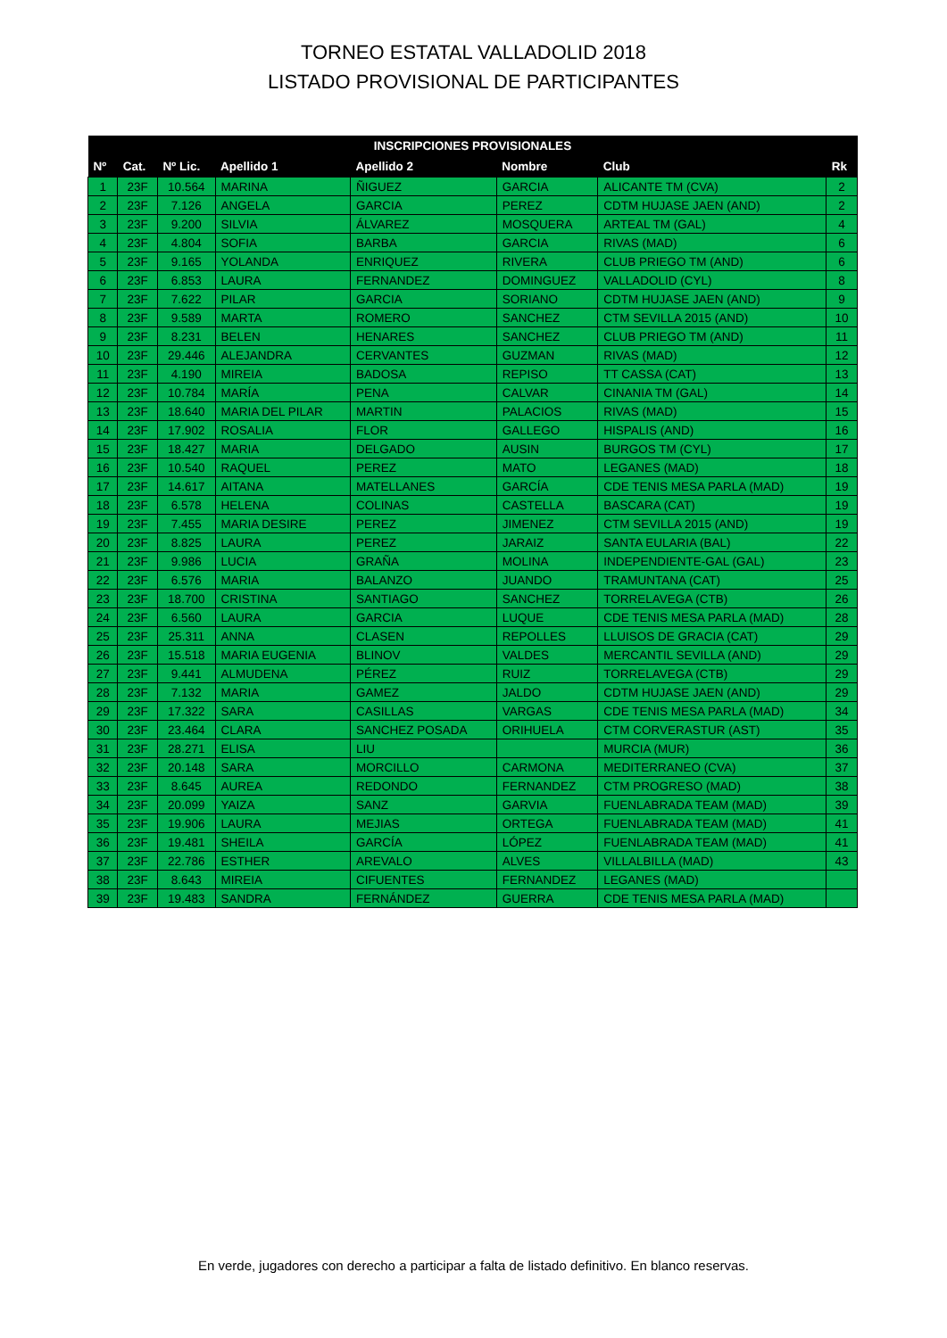TORNEO ESTATAL VALLADOLID 2018
LISTADO PROVISIONAL DE PARTICIPANTES
| INSCRIPCIONES PROVISIONALES | | | | | | | |
| --- | --- | --- | --- | --- | --- | --- | --- |
| Nº | Cat. | Nº Lic. | Apellido 1 | Apellido 2 | Nombre | Club | Rk |
| 1 | 23F | 10.564 | MARINA | ÑIGUEZ | GARCIA | ALICANTE TM (CVA) | 2 |
| 2 | 23F | 7.126 | ANGELA | GARCIA | PEREZ | CDTM HUJASE JAEN (AND) | 2 |
| 3 | 23F | 9.200 | SILVIA | ÁLVAREZ | MOSQUERA | ARTEAL TM (GAL) | 4 |
| 4 | 23F | 4.804 | SOFIA | BARBA | GARCIA | RIVAS (MAD) | 6 |
| 5 | 23F | 9.165 | YOLANDA | ENRIQUEZ | RIVERA | CLUB PRIEGO TM (AND) | 6 |
| 6 | 23F | 6.853 | LAURA | FERNANDEZ | DOMINGUEZ | VALLADOLID (CYL) | 8 |
| 7 | 23F | 7.622 | PILAR | GARCIA | SORIANO | CDTM HUJASE JAEN (AND) | 9 |
| 8 | 23F | 9.589 | MARTA | ROMERO | SANCHEZ | CTM SEVILLA 2015 (AND) | 10 |
| 9 | 23F | 8.231 | BELEN | HENARES | SANCHEZ | CLUB PRIEGO TM (AND) | 11 |
| 10 | 23F | 29.446 | ALEJANDRA | CERVANTES | GUZMAN | RIVAS (MAD) | 12 |
| 11 | 23F | 4.190 | MIREIA | BADOSA | REPISO | TT CASSA (CAT) | 13 |
| 12 | 23F | 10.784 | MARÍA | PENA | CALVAR | CINANIA TM (GAL) | 14 |
| 13 | 23F | 18.640 | MARIA DEL PILAR | MARTIN | PALACIOS | RIVAS (MAD) | 15 |
| 14 | 23F | 17.902 | ROSALIA | FLOR | GALLEGO | HISPALIS (AND) | 16 |
| 15 | 23F | 18.427 | MARIA | DELGADO | AUSIN | BURGOS TM (CYL) | 17 |
| 16 | 23F | 10.540 | RAQUEL | PEREZ | MATO | LEGANES (MAD) | 18 |
| 17 | 23F | 14.617 | AITANA | MATELLANES | GARCÍA | CDE TENIS MESA PARLA (MAD) | 19 |
| 18 | 23F | 6.578 | HELENA | COLINAS | CASTELLA | BASCARA (CAT) | 19 |
| 19 | 23F | 7.455 | MARIA DESIRE | PEREZ | JIMENEZ | CTM SEVILLA 2015 (AND) | 19 |
| 20 | 23F | 8.825 | LAURA | PEREZ | JARAIZ | SANTA EULARIA (BAL) | 22 |
| 21 | 23F | 9.986 | LUCIA | GRAÑA | MOLINA | INDEPENDIENTE-GAL (GAL) | 23 |
| 22 | 23F | 6.576 | MARIA | BALANZO | JUANDO | TRAMUNTANA (CAT) | 25 |
| 23 | 23F | 18.700 | CRISTINA | SANTIAGO | SANCHEZ | TORRELAVEGA (CTB) | 26 |
| 24 | 23F | 6.560 | LAURA | GARCIA | LUQUE | CDE TENIS MESA PARLA (MAD) | 28 |
| 25 | 23F | 25.311 | ANNA | CLASEN | REPOLLES | LLUISOS DE GRACIA (CAT) | 29 |
| 26 | 23F | 15.518 | MARIA EUGENIA | BLINOV | VALDES | MERCANTIL SEVILLA (AND) | 29 |
| 27 | 23F | 9.441 | ALMUDENA | PÉREZ | RUIZ | TORRELAVEGA (CTB) | 29 |
| 28 | 23F | 7.132 | MARIA | GAMEZ | JALDO | CDTM HUJASE JAEN (AND) | 29 |
| 29 | 23F | 17.322 | SARA | CASILLAS | VARGAS | CDE TENIS MESA PARLA (MAD) | 34 |
| 30 | 23F | 23.464 | CLARA | SANCHEZ POSADA | ORIHUELA | CTM CORVERASTUR (AST) | 35 |
| 31 | 23F | 28.271 | ELISA | LIU | | MURCIA (MUR) | 36 |
| 32 | 23F | 20.148 | SARA | MORCILLO | CARMONA | MEDITERRANEO (CVA) | 37 |
| 33 | 23F | 8.645 | AUREA | REDONDO | FERNANDEZ | CTM PROGRESO (MAD) | 38 |
| 34 | 23F | 20.099 | YAIZA | SANZ | GARVIA | FUENLABRADA TEAM (MAD) | 39 |
| 35 | 23F | 19.906 | LAURA | MEJIAS | ORTEGA | FUENLABRADA TEAM (MAD) | 41 |
| 36 | 23F | 19.481 | SHEILA | GARCÍA | LÓPEZ | FUENLABRADA TEAM (MAD) | 41 |
| 37 | 23F | 22.786 | ESTHER | AREVALO | ALVES | VILLALBILLA (MAD) | 43 |
| 38 | 23F | 8.643 | MIREIA | CIFUENTES | FERNANDEZ | LEGANES (MAD) | |
| 39 | 23F | 19.483 | SANDRA | FERNÁNDEZ | GUERRA | CDE TENIS MESA PARLA (MAD) | |
En verde, jugadores con derecho a participar a falta de listado definitivo. En blanco reservas.